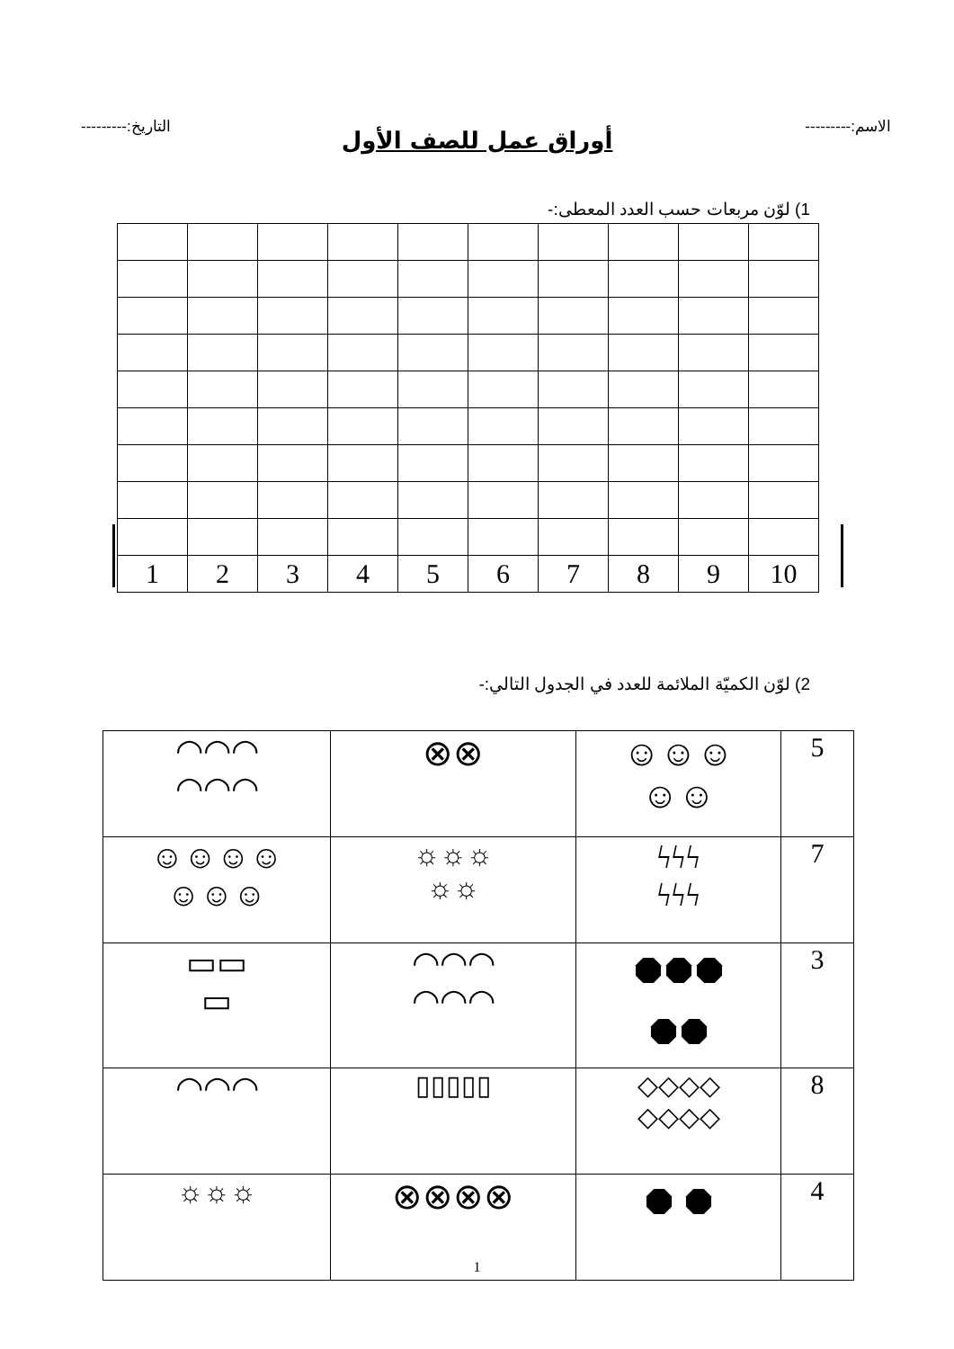الاسم:--------- التاريخ:---------
أوراق عمل للصف الأول
1) لوّن مربعات حسب العدد المعطى:-
| 10 | 9 | 8 | 7 | 6 | 5 | 4 | 3 | 2 | 1 |
2) لوّن الكميّة الملائمة للعدد في الجدول التالي:-
| 5 | ☺☺☺ ☺☺ | ⊗⊗ | ◠◠◠ ◠◠◠ |
| 7 | ϟϟϟ ϟϟϟ | ☼☼☼ ☼☼ | ☺☺☺☺ ☺☺☺ |
| 3 | ⯃⯃⯃ ⯃⯃ | ◠◠◠ ◠◠◠ | ▭▭ ▭ |
| 8 | ◇◇◇◇ ◇◇◇◇ | ▯▯▯▯▯ | ◠◠◠ |
| 4 | ⯃ ⯃ | ⊗⊗⊗⊗ | ☼☼☼ |
1